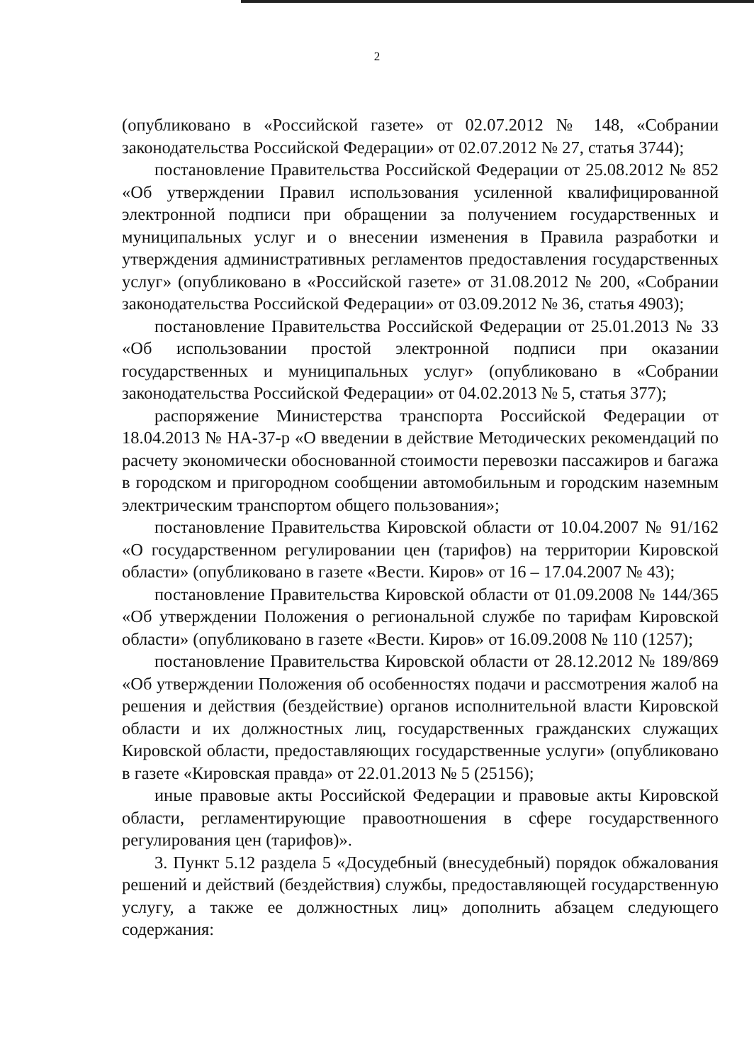2
(опубликовано в «Российской газете» от 02.07.2012 № 148, «Собрании законодательства Российской Федерации» от 02.07.2012 № 27, статья 3744);
постановление Правительства Российской Федерации от 25.08.2012 № 852 «Об утверждении Правил использования усиленной квалифицированной электронной подписи при обращении за получением государственных и муниципальных услуг и о внесении изменения в Правила разработки и утверждения административных регламентов предоставления государственных услуг» (опубликовано в «Российской газете» от 31.08.2012 № 200, «Собрании законодательства Российской Федерации» от 03.09.2012 № 36, статья 4903);
постановление Правительства Российской Федерации от 25.01.2013 № 33 «Об использовании простой электронной подписи при оказании государственных и муниципальных услуг» (опубликовано в «Собрании законодательства Российской Федерации» от 04.02.2013 № 5, статья 377);
распоряжение Министерства транспорта Российской Федерации от 18.04.2013 № НА-37-р «О введении в действие Методических рекомендаций по расчету экономически обоснованной стоимости перевозки пассажиров и багажа в городском и пригородном сообщении автомобильным и городским наземным электрическим транспортом общего пользования»;
постановление Правительства Кировской области от 10.04.2007 № 91/162 «О государственном регулировании цен (тарифов) на территории Кировской области» (опубликовано в газете «Вести. Киров» от 16 – 17.04.2007 № 43);
постановление Правительства Кировской области от 01.09.2008 № 144/365 «Об утверждении Положения о региональной службе по тарифам Кировской области» (опубликовано в газете «Вести. Киров» от 16.09.2008 № 110 (1257);
постановление Правительства Кировской области от 28.12.2012 № 189/869 «Об утверждении Положения об особенностях подачи и рассмотрения жалоб на решения и действия (бездействие) органов исполнительной власти Кировской области и их должностных лиц, государственных гражданских служащих Кировской области, предоставляющих государственные услуги» (опубликовано в газете «Кировская правда» от 22.01.2013 № 5 (25156);
иные правовые акты Российской Федерации и правовые акты Кировской области, регламентирующие правоотношения в сфере государственного регулирования цен (тарифов)».
3. Пункт 5.12 раздела 5 «Досудебный (внесудебный) порядок обжалования решений и действий (бездействия) службы, предоставляющей государственную услугу, а также ее должностных лиц» дополнить абзацем следующего содержания: